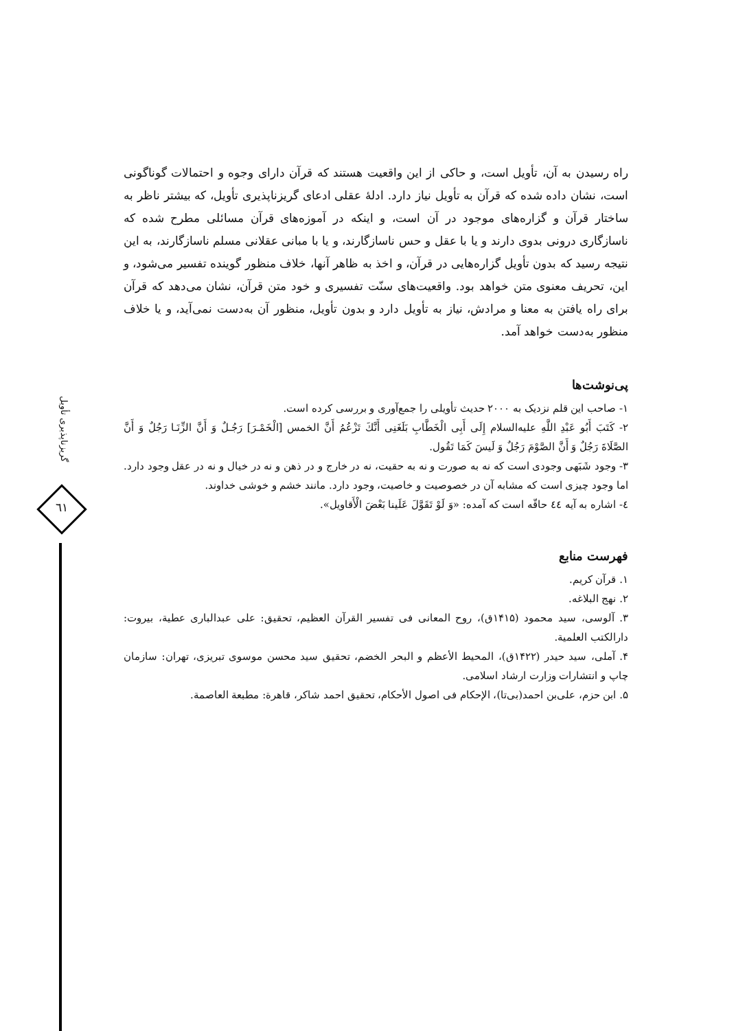گریزناپذیری تأویل
٦١
راه رسیدن به آن، تأویل است، و حاکی از این واقعیت هستند که قرآن دارای وجوه و احتمالات گوناگونی است، نشان داده شده که قرآن به تأویل نیاز دارد. ادلهٔ عقلی ادعای گریزناپذیری تأویل، که بیشتر ناظر به ساختار قرآن و گزاره‌های موجود در آن است، و اینکه در آموزه‌های قرآن مسائلی مطرح شده که ناسازگاری درونی بدوی دارند و یا با عقل و حس ناسازگارند، و یا با مبانی عقلانی مسلم ناسازگارند، به این نتیجه رسید که بدون تأویل گزاره‌هایی در قرآن، و اخذ به ظاهر آنها، خلاف منظور گوینده تفسیر می‌شود، و این، تحریف معنوی متن خواهد بود. واقعیت‌های سنّت تفسیری و خود متن قرآن، نشان می‌دهد که قرآن برای راه یافتن به معنا و مرادش، نیاز به تأویل دارد و بدون تأویل، منظور آن به‌دست نمی‌آید، و یا خلاف منظور به‌دست خواهد آمد.
پی‌نوشت‌ها
١- صاحب این قلم نزدیک به ٢٠٠٠ حدیث تأویلی را جمع‌آوری و بررسی کرده است.
٢- كَتَبَ أَبُو عَبْدِ اللَّهِ عليه‌السلام إِلَى أَبِى الْخَطَّابِ بَلَغَنِى أَنَّكَ تَزْعُمُ أَنَّ الخمس [الْخَمْـرَ] رَجُـلٌ وَ أَنَّ الزِّنَـا رَجُلٌ وَ أَنَّ الصَّلَاةَ رَجُلٌ وَ أَنَّ الصَّوْمَ رَجُلٌ وَ لَيسَ كَمَا تَقُول.
٣- وجود شَبَهی وجودی است که نه به صورت و نه به حقیت، نه در خارج و در ذهن و نه در خیال و نه در عقل وجود دارد. اما وجود چیزی است که مشابه آن در خصوصیت و خاصیت، وجود دارد. مانند خشم و خوشی خداوند.
٤- اشاره به آیه ٤٤ حاقّه است که آمده: «وَ لَوْ تَقَوَّلَ عَلَينا بَعْضَ الْأَقاويل».
فهرست منابع
١. قرآن کریم.
٢. نهج البلاغه.
٣. آلوسی، سید محمود (١۴١۵ق)، روح المعانی فی تفسیر القرآن العظیم، تحقیق: علی عبدالباری عطية، بیروت: دارالکتب العلمية.
۴. آملی، سید حیدر (١۴٢٢ق)، المحیط الأعظم و البحر الخضم، تحقیق سید محسن موسوی تبریزی، تهران: سازمان چاپ و انتشارات وزارت ارشاد اسلامی.
۵. ابن حزم، علی‌بن احمد(بی‌تا)، الإحکام فی اصول الأحکام، تحقیق احمد شاکر، قاهرة: مطبعة العاصمة.